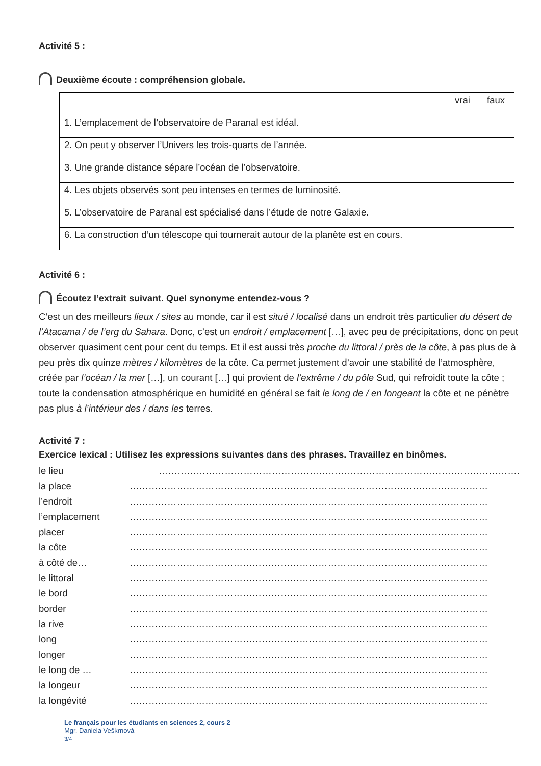Activité 5 :
Deuxième écoute : compréhension globale.
| | vrai | faux |
| 1. L’emplacement de l’observatoire de Paranal est idéal. | | |
| 2. On peut y observer l’Univers les trois-quarts de l’année. | | |
| 3. Une grande distance sépare l’océan de l’observatoire. | | |
| 4. Les objets observés sont peu intenses en termes de luminosité. | | |
| 5. L’observatoire de Paranal est spécialisé dans l’étude de notre Galaxie. | | |
| 6. La construction d’un télescope qui tournerait autour de la planète est en cours. | | |
Activité 6 :
Écoutez l’extrait suivant. Quel synonyme entendez-vous ?
C’est un des meilleurs lieux / sites au monde, car il est situé / localisé dans un endroit très particulier du désert de l’Atacama / de l’erg du Sahara. Donc, c’est un endroit / emplacement […], avec peu de précipitations, donc on peut observer quasiment cent pour cent du temps. Et il est aussi très proche du littoral / près de la côte, à pas plus de à peu près dix quinze mètres / kilomètres de la côte. Ca permet justement d’avoir une stabilité de l’atmosphère, créée par l’océan / la mer […], un courant […] qui provient de l’extrême / du pôle Sud, qui refroidit toute la côte ; toute la condensation atmosphérique en humidité en général se fait le long de / en longeant la côte et ne pénètre pas plus à l’intérieur des / dans les terres.
Activité 7 :
Exercice lexical : Utilisez les expressions suivantes dans des phrases. Travaillez en binômes.
le lieu …………………………………………………………………………………………………….
la place ……………………………………………………………………………………………………
l’endroit ……………………………………………………………………………………………………
l’emplacement ……………………………………………………………………………………………………
placer ……………………………………………………………………………………………………
la côte ……………………………………………………………………………………………………
à côté de… ……………………………………………………………………………………………………
le littoral ……………………………………………………………………………………………………
le bord ……………………………………………………………………………………………………
border ……………………………………………………………………………………………………
la rive ……………………………………………………………………………………………………
long ……………………………………………………………………………………………………
longer ……………………………………………………………………………………………………
le long de … ……………………………………………………………………………………………………
la longeur ……………………………………………………………………………………………………
la longévité ……………………………………………………………………………………………………
Le français pour les étudiants en sciences 2, cours 2
Mgr. Daniela Veškrnová
3/4